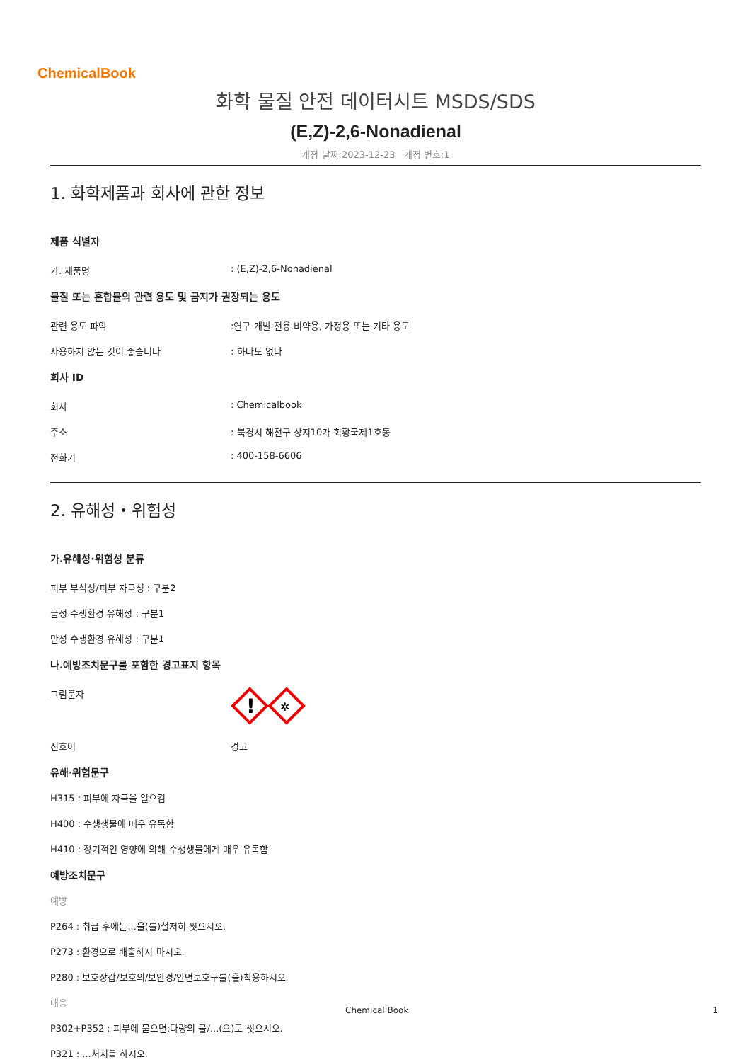ChemicalBook
화학 물질 안전 데이터시트 MSDS/SDS
(E,Z)-2,6-Nonadienal
개정 날짜:2023-12-23 개정 번호:1
1. 화학제품과 회사에 관한 정보
제품 식별자
가. 제품명: (E,Z)-2,6-Nonadienal
물질 또는 혼합물의 관련 용도 및 금지가 권장되는 용도
관련 용도 파악:연구 개발 전용.비약용, 가정용 또는 기타 용도
사용하지 않는 것이 좋습니다: 하나도 없다
회사 ID
회사: Chemicalbook
주소: 북경시 해전구 상지10가 회황국제1호동
전화기: 400-158-6606
2. 유해성・위험성
가.유해성·위험성 분류
피부 부식성/피부 자극성 : 구분2
급성 수생환경 유해성 : 구분1
만성 수생환경 유해성 : 구분1
나.예방조치문구를 포함한 경고표지 항목
그림문자
!
✲
신호어 경고
유해·위험문구
H315 : 피부에 자극을 일으킴
H400 : 수생생물에 매우 유독함
H410 : 장기적인 영향에 의해 수생생물에게 매우 유독함
예방조치문구
예방
P264 : 취급 후에는...을(를)철저히 씻으시오.
P273 : 환경으로 배출하지 마시오.
P280 : 보호장갑/보호의/보안경/안면보호구를(을)착용하시오.
대응
P302+P352 : 피부에 묻으면:다량의 물/...(으)로 씻으시오.
P321 : ...처치를 하시오.
Chemical Book 1